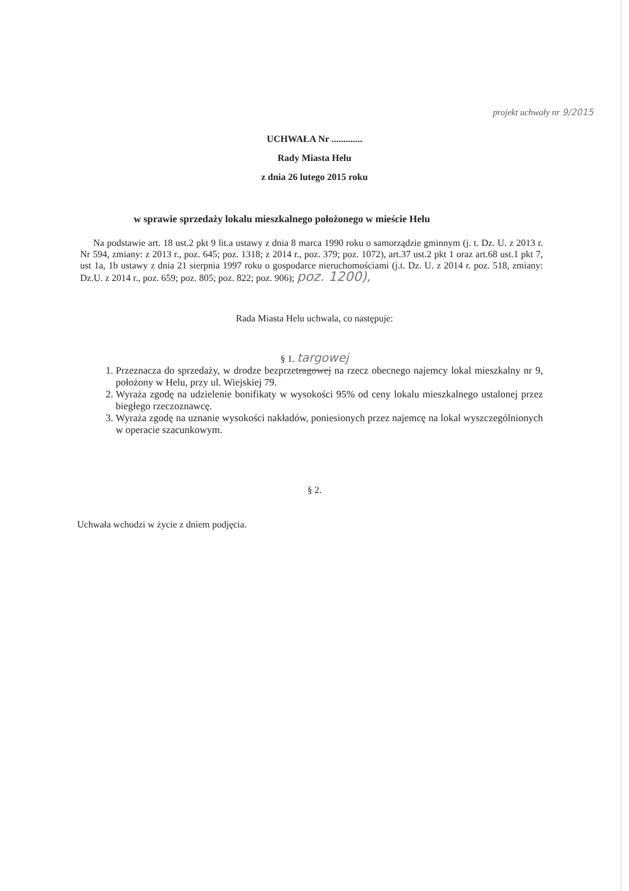projekt uchwały nr 9/2015
UCHWAŁA Nr .............
Rady Miasta Helu
z dnia 26 lutego 2015 roku
w sprawie sprzedaży lokalu mieszkalnego położonego w mieście Helu
Na podstawie art. 18 ust.2 pkt 9 lit.a ustawy z dnia 8 marca 1990 roku o samorządzie gminnym (j. t. Dz. U. z 2013 r. Nr 594, zmiany: z 2013 r., poz. 645; poz. 1318; z 2014 r., poz. 379; poz. 1072), art.37 ust.2 pkt 1 oraz art.68 ust.1 pkt 7, ust 1a, 1b ustawy z dnia 21 sierpnia 1997 roku o gospodarce nieruchomościami (j.t. Dz. U. z 2014 r. poz. 518, zmiany: Dz.U. z 2014 r., poz. 659; poz. 805; poz. 822; poz. 906); poz. 1200),
Rada Miasta Helu uchwala, co następuje:
§ 1. targowej
1. Przeznacza do sprzedaży, w drodze bezprzetragowej na rzecz obecnego najemcy lokal mieszkalny nr 9, położony w Helu, przy ul. Wiejskiej 79.
2. Wyraża zgodę na udzielenie bonifikaty w wysokości 95% od ceny lokalu mieszkalnego ustalonej przez biegłego rzeczoznawcę.
3. Wyraża zgodę na uznanie wysokości nakładów, poniesionych przez najemcę na lokal wyszczególnionych w operacie szacunkowym.
§ 2.
Uchwała wchodzi w życie z dniem podjęcia.